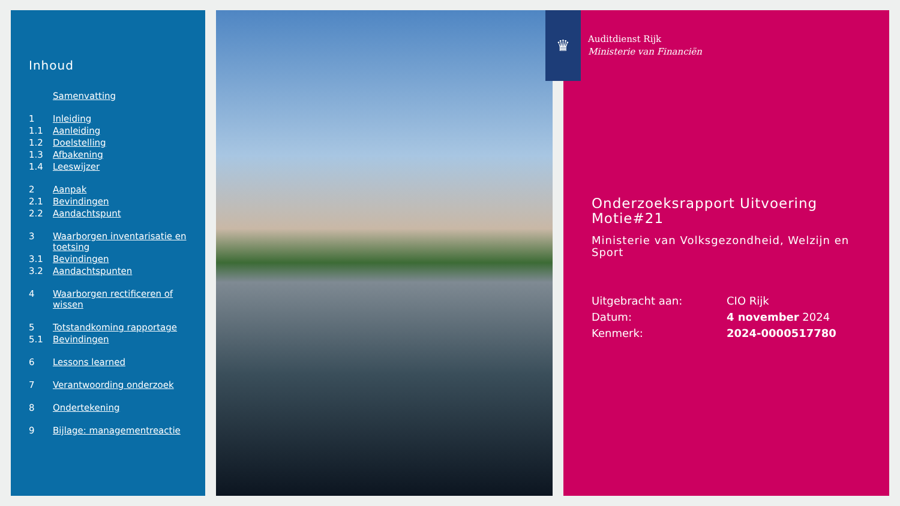Inhoud
Samenvatting
1 Inleiding
1.1 Aanleiding
1.2 Doelstelling
1.3 Afbakening
1.4 Leeswijzer
2 Aanpak
2.1 Bevindingen
2.2 Aandachtspunt
3 Waarborgen inventarisatie en toetsing
3.1 Bevindingen
3.2 Aandachtspunten
4 Waarborgen rectificeren of wissen
5 Totstandkoming rapportage
5.1 Bevindingen
6 Lessons learned
7 Verantwoording onderzoek
8 Ondertekening
9 Bijlage: managementreactie
♛
Auditdienst Rijk
Ministerie van Financiën
Onderzoeksrapport Uitvoering Motie#21
Ministerie van Volksgezondheid, Welzijn en Sport
Uitgebracht aan: CIO Rijk
Datum: 4 november 2024
Kenmerk: 2024-0000517780